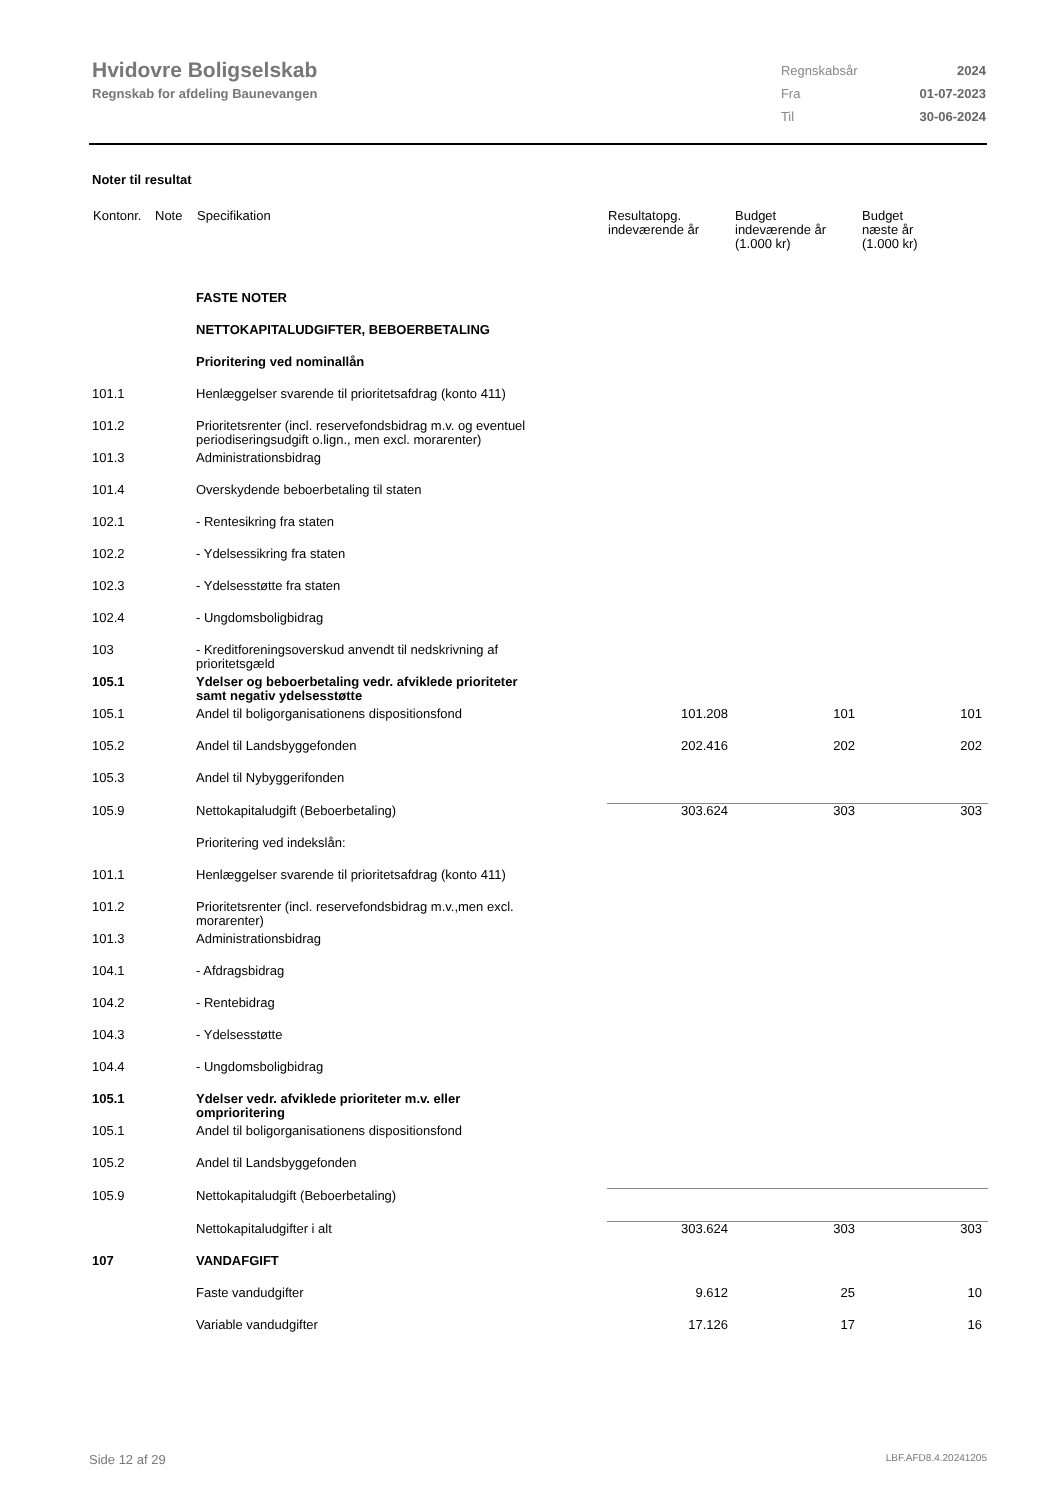Hvidovre Boligselskab
Regnskab for afdeling Baunevangen
| Regnskabsår | 2024 |
| Fra | 01-07-2023 |
| Til | 30-06-2024 |
Noter til resultat
| Kontonr. | Note | Specifikation | Resultatopg. indeværende år | Budget indeværende år (1.000 kr) | Budget næste år (1.000 kr) |
| --- | --- | --- | --- | --- | --- |
| | | FASTE NOTER | | | |
| | | NETTOKAPITALUDGIFTER, BEBOERBETALING | | | |
| | | Prioritering ved nominallån | | | |
| 101.1 | | Henlæggelser svarende til prioritetsafdrag (konto 411) | | | |
| 101.2 | | Prioritetsrenter (incl. reservefondsbidrag m.v. og eventuel periodiseringsudgift o.lign., men excl. morarenter) | | | |
| 101.3 | | Administrationsbidrag | | | |
| 101.4 | | Overskydende beboerbetaling til staten | | | |
| 102.1 | | - Rentesikring fra staten | | | |
| 102.2 | | - Ydelsessikring fra staten | | | |
| 102.3 | | - Ydelsesstøtte fra staten | | | |
| 102.4 | | - Ungdomsboligbidrag | | | |
| 103 | | - Kreditforeningsoverskud anvendt til nedskrivning af prioritetsgæld | | | |
| 105.1 | | Ydelser og beboerbetaling vedr. afviklede prioriteter samt negativ ydelsesstøtte | | | |
| 105.1 | | Andel til boligorganisationens dispositionsfond | 101.208 | 101 | 101 |
| 105.2 | | Andel til Landsbyggefonden | 202.416 | 202 | 202 |
| 105.3 | | Andel til Nybyggerifonden | | | |
| 105.9 | | Nettokapitaludgift (Beboerbetaling) | 303.624 | 303 | 303 |
| | | Prioritering ved indekslån: | | | |
| 101.1 | | Henlæggelser svarende til prioritetsafdrag (konto 411) | | | |
| 101.2 | | Prioritetsrenter (incl. reservefondsbidrag m.v.,men excl. morarenter) | | | |
| 101.3 | | Administrationsbidrag | | | |
| 104.1 | | - Afdragsbidrag | | | |
| 104.2 | | - Rentebidrag | | | |
| 104.3 | | - Ydelsesstøtte | | | |
| 104.4 | | - Ungdomsboligbidrag | | | |
| 105.1 | | Ydelser vedr. afviklede prioriteter m.v. eller omprioritering | | | |
| 105.1 | | Andel til boligorganisationens dispositionsfond | | | |
| 105.2 | | Andel til Landsbyggefonden | | | |
| 105.9 | | Nettokapitaludgift (Beboerbetaling) | | | |
| | | Nettokapitaludgifter i alt | 303.624 | 303 | 303 |
| 107 | | VANDAFGIFT | | | |
| | | Faste vandudgifter | 9.612 | 25 | 10 |
| | | Variable vandudgifter | 17.126 | 17 | 16 |
Side 12 af 29 LBF.AFD8.4.20241205